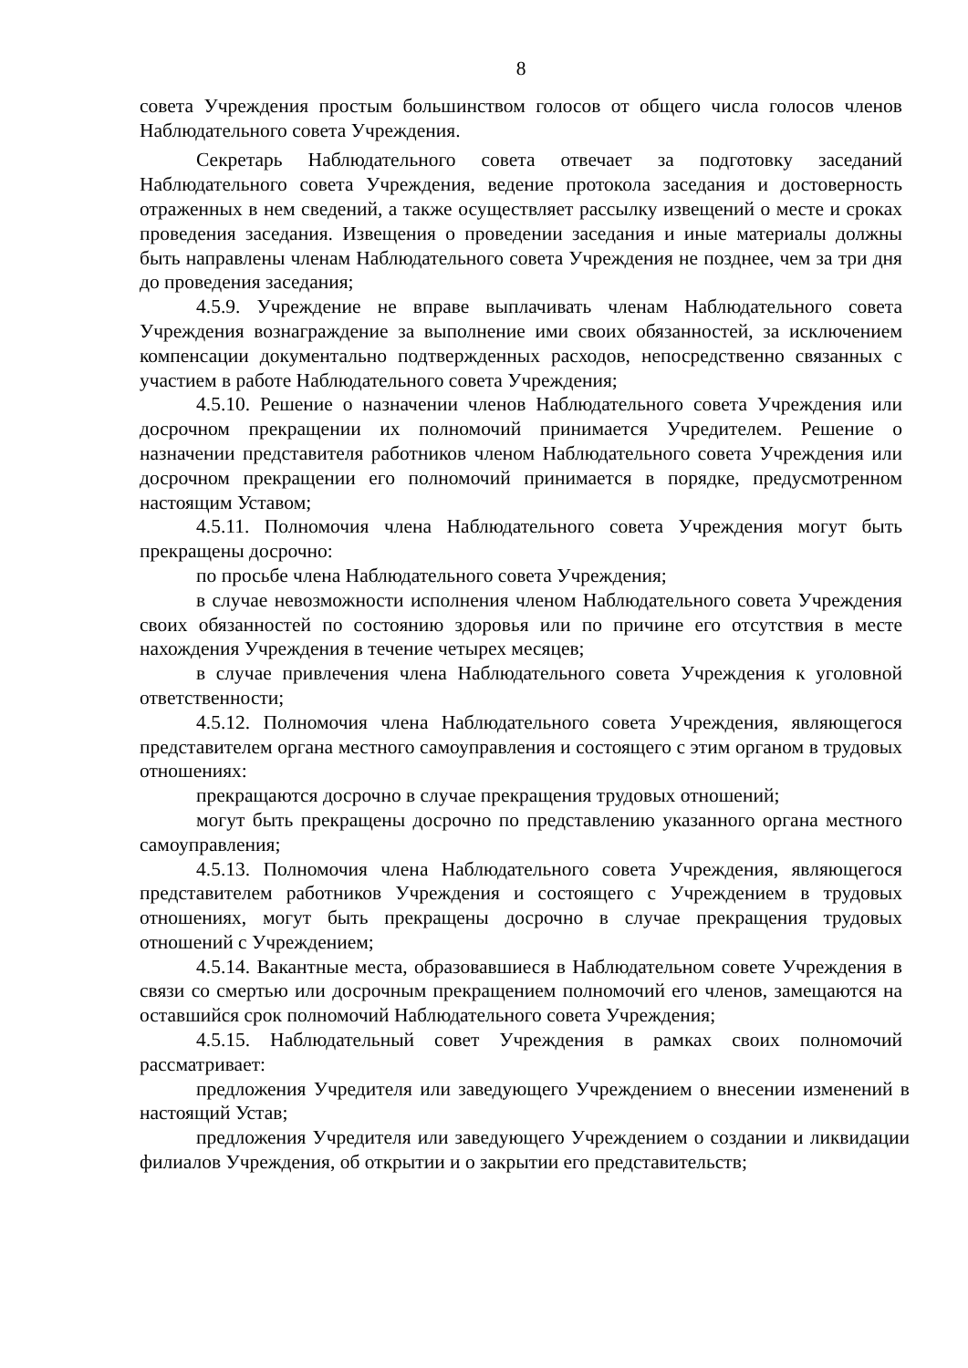8
совета Учреждения простым большинством голосов от общего числа голосов членов Наблюдательного совета Учреждения.
Секретарь Наблюдательного совета отвечает за подготовку заседаний Наблюдательного совета Учреждения, ведение протокола заседания и достоверность отраженных в нем сведений, а также осуществляет рассылку извещений о месте и сроках проведения заседания. Извещения о проведении заседания и иные материалы должны быть направлены членам Наблюдательного совета Учреждения не позднее, чем за три дня до проведения заседания;
4.5.9. Учреждение не вправе выплачивать членам Наблюдательного совета Учреждения вознаграждение за выполнение ими своих обязанностей, за исключением компенсации документально подтвержденных расходов, непосредственно связанных с участием в работе Наблюдательного совета Учреждения;
4.5.10. Решение о назначении членов Наблюдательного совета Учреждения или досрочном прекращении их полномочий принимается Учредителем. Решение о назначении представителя работников членом Наблюдательного совета Учреждения или досрочном прекращении его полномочий принимается в порядке, предусмотренном настоящим Уставом;
4.5.11. Полномочия члена Наблюдательного совета Учреждения могут быть прекращены досрочно:
по просьбе члена Наблюдательного совета Учреждения;
в случае невозможности исполнения членом Наблюдательного совета Учреждения своих обязанностей по состоянию здоровья или по причине его отсутствия в месте нахождения Учреждения в течение четырех месяцев;
в случае привлечения члена Наблюдательного совета Учреждения к уголовной ответственности;
4.5.12. Полномочия члена Наблюдательного совета Учреждения, являющегося представителем органа местного самоуправления и состоящего с этим органом в трудовых отношениях:
прекращаются досрочно в случае прекращения трудовых отношений;
могут быть прекращены досрочно по представлению указанного органа местного самоуправления;
4.5.13. Полномочия члена Наблюдательного совета Учреждения, являющегося представителем работников Учреждения и состоящего с Учреждением в трудовых отношениях, могут быть прекращены досрочно в случае прекращения трудовых отношений с Учреждением;
4.5.14. Вакантные места, образовавшиеся в Наблюдательном совете Учреждения в связи со смертью или досрочным прекращением полномочий его членов, замещаются на оставшийся срок полномочий Наблюдательного совета Учреждения;
4.5.15. Наблюдательный совет Учреждения в рамках своих полномочий рассматривает:
предложения Учредителя или заведующего Учреждением о внесении изменений в настоящий Устав;
предложения Учредителя или заведующего Учреждением о создании и ликвидации филиалов Учреждения, об открытии и о закрытии его представительств;